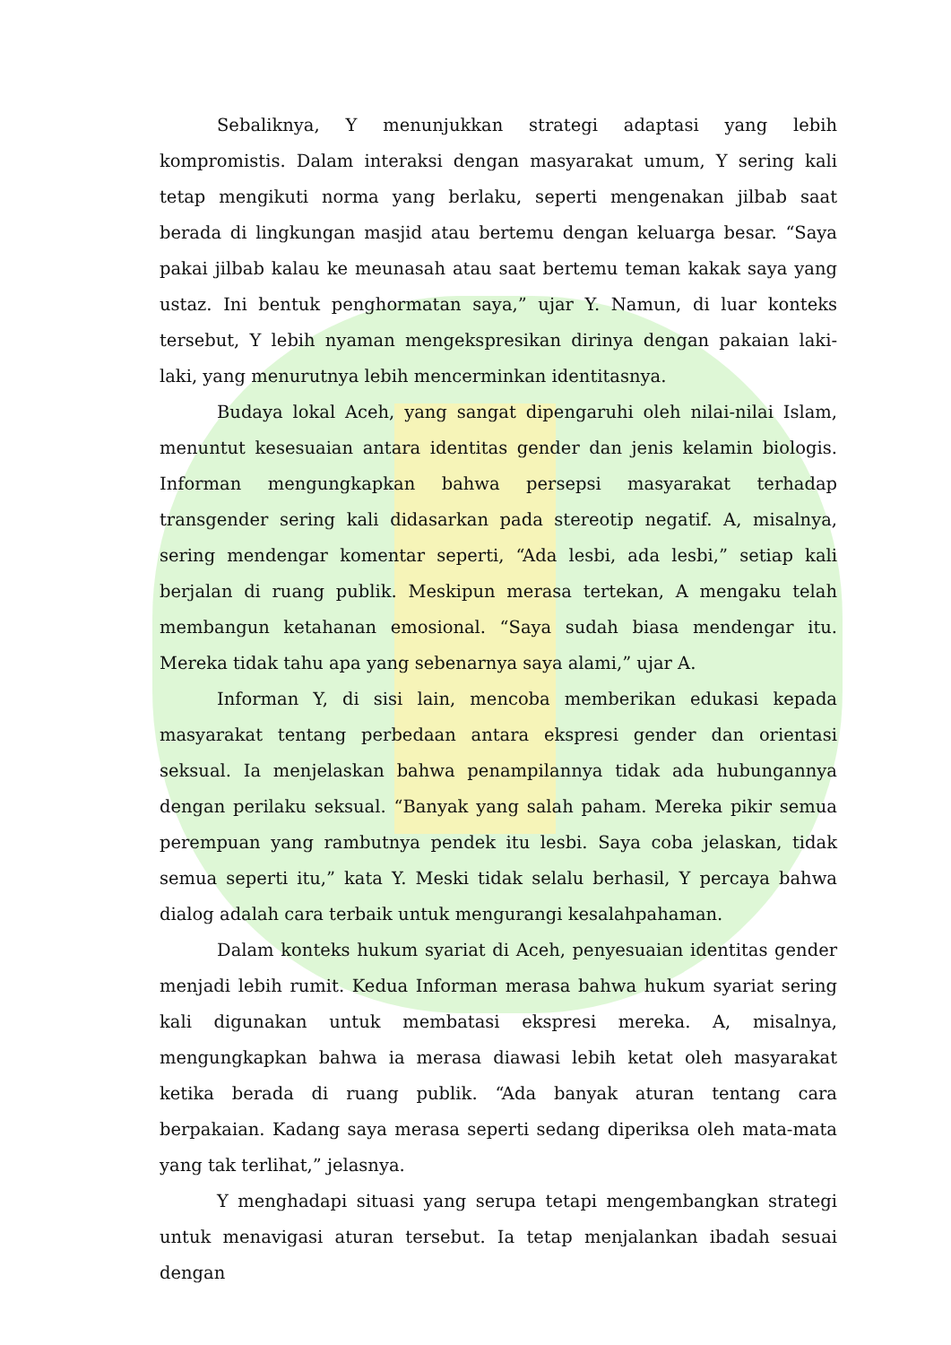Sebaliknya, Y menunjukkan strategi adaptasi yang lebih kompromistis. Dalam interaksi dengan masyarakat umum, Y sering kali tetap mengikuti norma yang berlaku, seperti mengenakan jilbab saat berada di lingkungan masjid atau bertemu dengan keluarga besar. “Saya pakai jilbab kalau ke meunasah atau saat bertemu teman kakak saya yang ustaz. Ini bentuk penghormatan saya,” ujar Y. Namun, di luar konteks tersebut, Y lebih nyaman mengekspresikan dirinya dengan pakaian laki-laki, yang menurutnya lebih mencerminkan identitasnya.
Budaya lokal Aceh, yang sangat dipengaruhi oleh nilai-nilai Islam, menuntut kesesuaian antara identitas gender dan jenis kelamin biologis. Informan mengungkapkan bahwa persepsi masyarakat terhadap transgender sering kali didasarkan pada stereotip negatif. A, misalnya, sering mendengar komentar seperti, “Ada lesbi, ada lesbi,” setiap kali berjalan di ruang publik. Meskipun merasa tertekan, A mengaku telah membangun ketahanan emosional. “Saya sudah biasa mendengar itu. Mereka tidak tahu apa yang sebenarnya saya alami,” ujar A.
Informan Y, di sisi lain, mencoba memberikan edukasi kepada masyarakat tentang perbedaan antara ekspresi gender dan orientasi seksual. Ia menjelaskan bahwa penampilannya tidak ada hubungannya dengan perilaku seksual. “Banyak yang salah paham. Mereka pikir semua perempuan yang rambutnya pendek itu lesbi. Saya coba jelaskan, tidak semua seperti itu,” kata Y. Meski tidak selalu berhasil, Y percaya bahwa dialog adalah cara terbaik untuk mengurangi kesalahpahaman.
Dalam konteks hukum syariat di Aceh, penyesuaian identitas gender menjadi lebih rumit. Kedua Informan merasa bahwa hukum syariat sering kali digunakan untuk membatasi ekspresi mereka. A, misalnya, mengungkapkan bahwa ia merasa diawasi lebih ketat oleh masyarakat ketika berada di ruang publik. “Ada banyak aturan tentang cara berpakaian. Kadang saya merasa seperti sedang diperiksa oleh mata-mata yang tak terlihat,” jelasnya.
Y menghadapi situasi yang serupa tetapi mengembangkan strategi untuk menavigasi aturan tersebut. Ia tetap menjalankan ibadah sesuai dengan